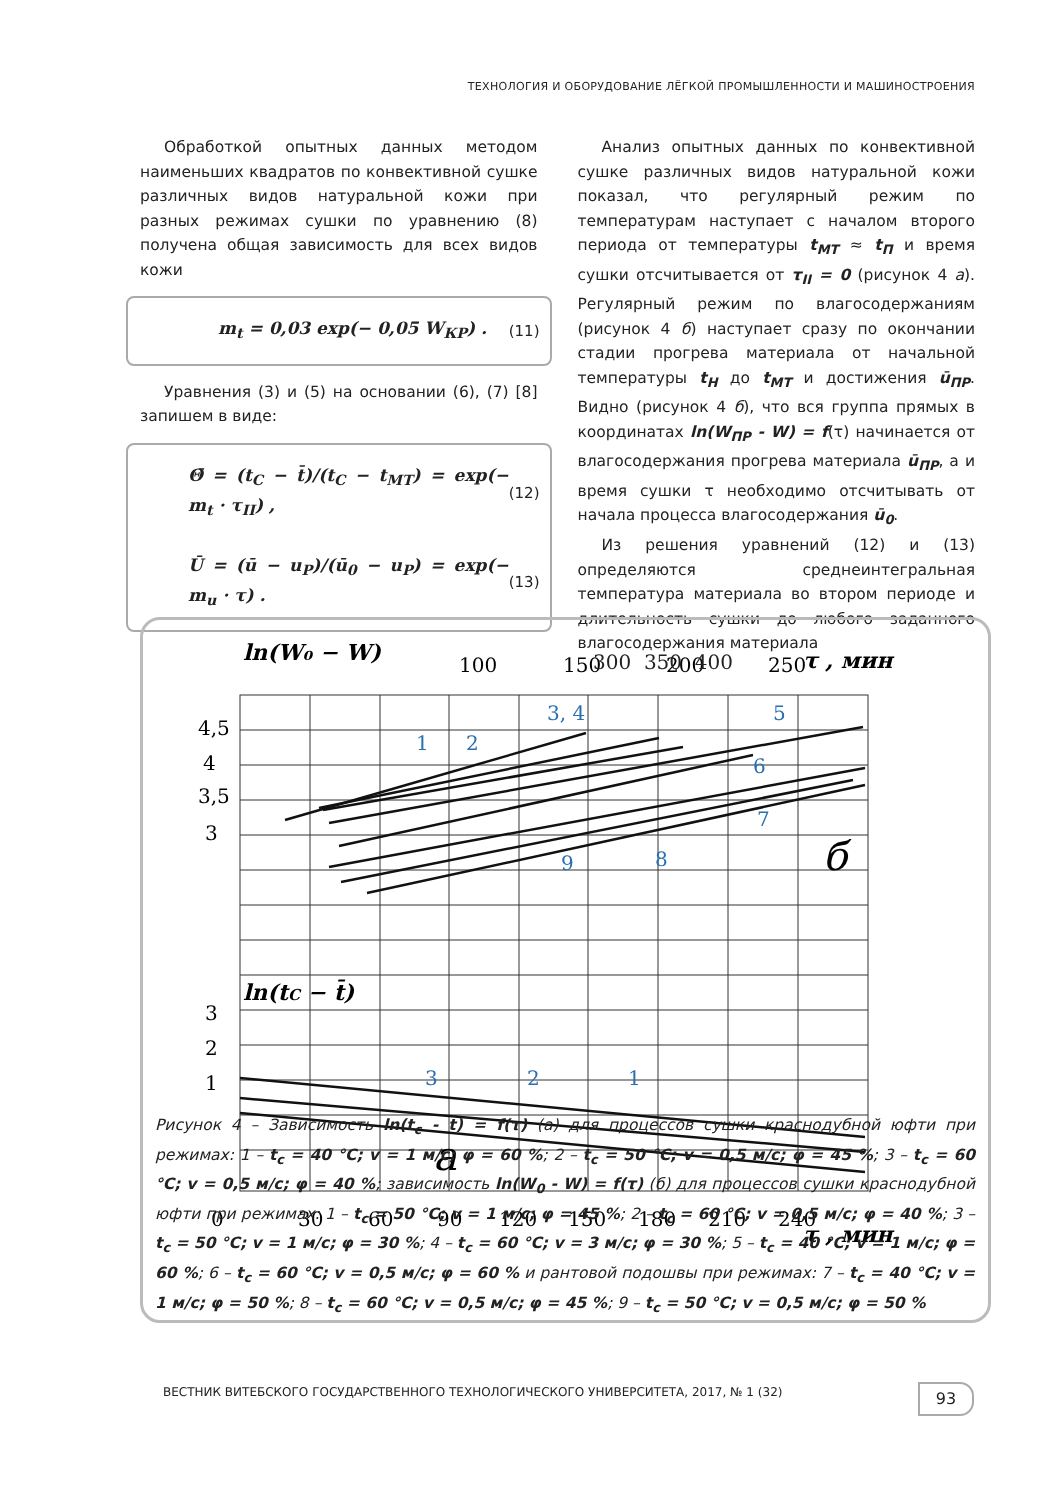ТЕХНОЛОГИЯ И ОБОРУДОВАНИЕ ЛЁГКОЙ ПРОМЫШЛЕННОСТИ И МАШИНОСТРОЕНИЯ
Обработкой опытных данных методом наименьших квадратов по конвективной сушке различных видов натуральной кожи при разных режимах сушки по уравнению (8) получена общая зависимость для всех видов кожи
m<sub>t</sub> = 0,03 exp(− 0,05 W<sub>КР</sub>) . (11)
Уравнения (3) и (5) на основании (6), (7) [8] запишем в виде:
Θ̄ = (t<sub>C</sub> − t̄)/(t<sub>C</sub> − t<sub>MT</sub>) = exp(− m<sub>t</sub> · τ<sub>II</sub>) , (12)
Ū = (ū − u<sub>P</sub>)/(ū<sub>0</sub> − u<sub>P</sub>) = exp(− m<sub>u</sub> · τ) . (13)
Анализ опытных данных по конвективной сушке различных видов натуральной кожи показал, что регулярный режим по температурам наступает с началом второго периода от температуры t<sub>МТ</sub> ≈ t<sub>П</sub> и время сушки отсчитывается от τ<sub>II</sub> = 0 (рисунок 4 а). Регулярный режим по влагосодержаниям (рисунок 4 б) наступает сразу по окончании стадии прогрева материала от начальной температуры t<sub>Н</sub> до t<sub>МТ</sub> и достижения ū<sub>ПР</sub>. Видно (рисунок 4 б), что вся группа прямых в координатах ln(W<sub>ПР</sub> - W) = f(τ) начинается от влагосодержания прогрева материала ū<sub>ПР</sub>, а и время сушки τ необходимо отсчитывать от начала процесса влагосодержания ū<sub>0</sub>.
Из решения уравнений (12) и (13) определяются среднеинтегральная температура материала во втором периоде и длительность сушки до любого заданного влагосодержания материала
3, 4
5
1
2
6
7
8
9
3
2
1
ln(W₀ − W)
ln(tC − t̄)
τ , мин
τ , мин
100
150
200
250
4,5
4
3,5
3
3
2
1
0
30
60
90
120
150
180
210
240
б
а
300 350 400
Рисунок 4 – Зависимость ln(t<sub>c</sub> - t̄) = f(τ) (а) для процессов сушки краснодубной юфти при режимах: 1 – t<sub>c</sub> = 40 °C; v = 1 м/с; φ = 60 %; 2 – t<sub>c</sub> = 50 °C; v = 0,5 м/с; φ = 45 %; 3 – t<sub>c</sub> = 60 °C; v = 0,5 м/с; φ = 40 %; зависимость ln(W<sub>0</sub> - W) = f(τ) (б) для процессов сушки краснодубной юфти при режимах: 1 – t<sub>c</sub> = 50 °C; v = 1 м/с; φ = 45 %; 2 – t<sub>c</sub> = 60 °C; v = 0,5 м/с; φ = 40 %; 3 – t<sub>c</sub> = 50 °C; v = 1 м/с; φ = 30 %; 4 – t<sub>c</sub> = 60 °C; v = 3 м/с; φ = 30 %; 5 – t<sub>c</sub> = 40 °C; v = 1 м/с; φ = 60 %; 6 – t<sub>c</sub> = 60 °C; v = 0,5 м/с; φ = 60 % и рантовой подошвы при режимах: 7 – t<sub>c</sub> = 40 °C; v = 1 м/с; φ = 50 %; 8 – t<sub>c</sub> = 60 °C; v = 0,5 м/с; φ = 45 %; 9 – t<sub>c</sub> = 50 °C; v = 0,5 м/с; φ = 50 %
ВЕСТНИК ВИТЕБСКОГО ГОСУДАРСТВЕННОГО ТЕХНОЛОГИЧЕСКОГО УНИВЕРСИТЕТА, 2017, № 1 (32)
93